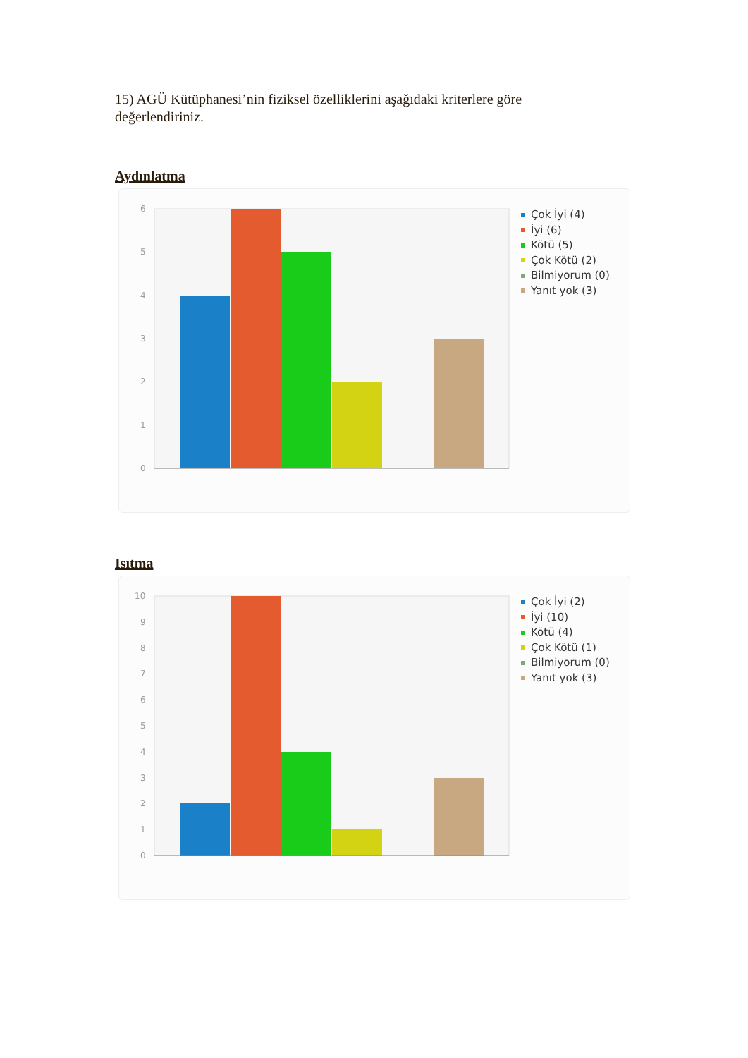15) AGÜ Kütüphanesi’nin fiziksel özelliklerini aşağıdaki kriterlere göre değerlendiriniz.
Aydınlatma
6
5
4
3
2
1
0
Çok İyi (4)
İyi (6)
Kötü (5)
Çok Kötü (2)
Bilmiyorum (0)
Yanıt yok (3)
Isıtma
10
9
8
7
6
5
4
3
2
1
0
Çok İyi (2)
İyi (10)
Kötü (4)
Çok Kötü (1)
Bilmiyorum (0)
Yanıt yok (3)